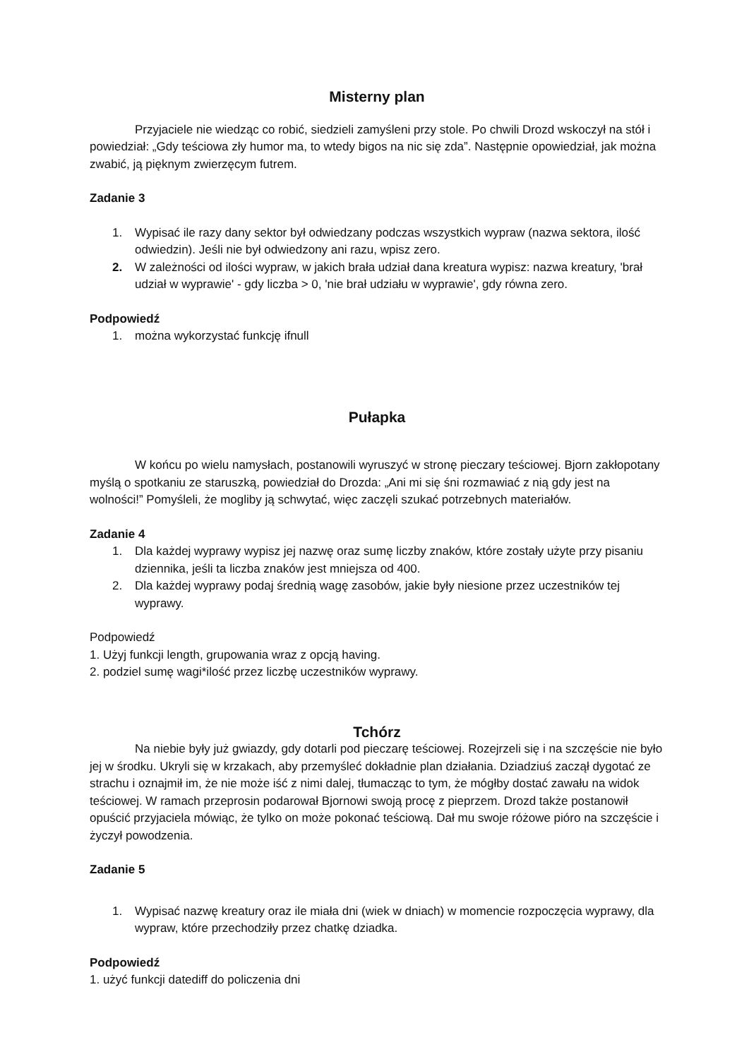Misterny plan
Przyjaciele nie wiedząc co robić, siedzieli zamyśleni przy stole. Po chwili Drozd wskoczył na stół i powiedział: „Gdy teściowa zły humor ma, to wtedy bigos na nic się zda”. Następnie opowiedział, jak można zwabić, ją pięknym zwierzęcym futrem.
Zadanie 3
1. Wypisać ile razy dany sektor był odwiedzany podczas wszystkich wypraw (nazwa sektora, ilość odwiedzin). Jeśli nie był odwiedzony ani razu, wpisz zero.
2. W zależności od ilości wypraw, w jakich brała udział dana kreatura wypisz: nazwa kreatury, 'brał udział w wyprawie' - gdy liczba > 0, 'nie brał udziału w wyprawie', gdy równa zero.
Podpowiedź
1. można wykorzystać funkcję ifnull
Pułapka
W końcu po wielu namysłach, postanowili wyruszyć w stronę pieczary teściowej. Bjorn zakłopotany myślą o spotkaniu ze staruszką, powiedział do Drozda: „Ani mi się śni rozmawiać z nią gdy jest na wolności!” Pomyśleli, że mogliby ją schwytać, więc zaczęli szukać potrzebnych materiałów.
Zadanie 4
1. Dla każdej wyprawy wypisz jej nazwę oraz sumę liczby znaków, które zostały użyte przy pisaniu dziennika, jeśli ta liczba znaków jest mniejsza od 400.
2. Dla każdej wyprawy podaj średnią wagę zasobów, jakie były niesione przez uczestników tej wyprawy.
Podpowiedź
1. Użyj funkcji length, grupowania wraz z opcją having.
2. podziel sumę wagi*ilość przez liczbę uczestników wyprawy.
Tchórz
Na niebie były już gwiazdy, gdy dotarli pod pieczarę teściowej. Rozejrzeli się i na szczęście nie było jej w środku. Ukryli się w krzakach, aby przemyśleć dokładnie plan działania. Dziadziuś zaczął dygotać ze strachu i oznajmił im, że nie może iść z nimi dalej, tłumacząc to tym, że mógłby dostać zawału na widok teściowej. W ramach przeprosin podarował Bjornowi swoją procę z pieprzem. Drozd także postanowił opuścić przyjaciela mówiąc, że tylko on może pokonać teściową. Dał mu swoje różowe pióro na szczęście i życzył powodzenia.
Zadanie 5
1. Wypisać nazwę kreatury oraz ile miała dni (wiek w dniach) w momencie rozpoczęcia wyprawy, dla wypraw, które przechodziły przez chatkę dziadka.
Podpowiedź
1. użyć funkcji datediff do policzenia dni